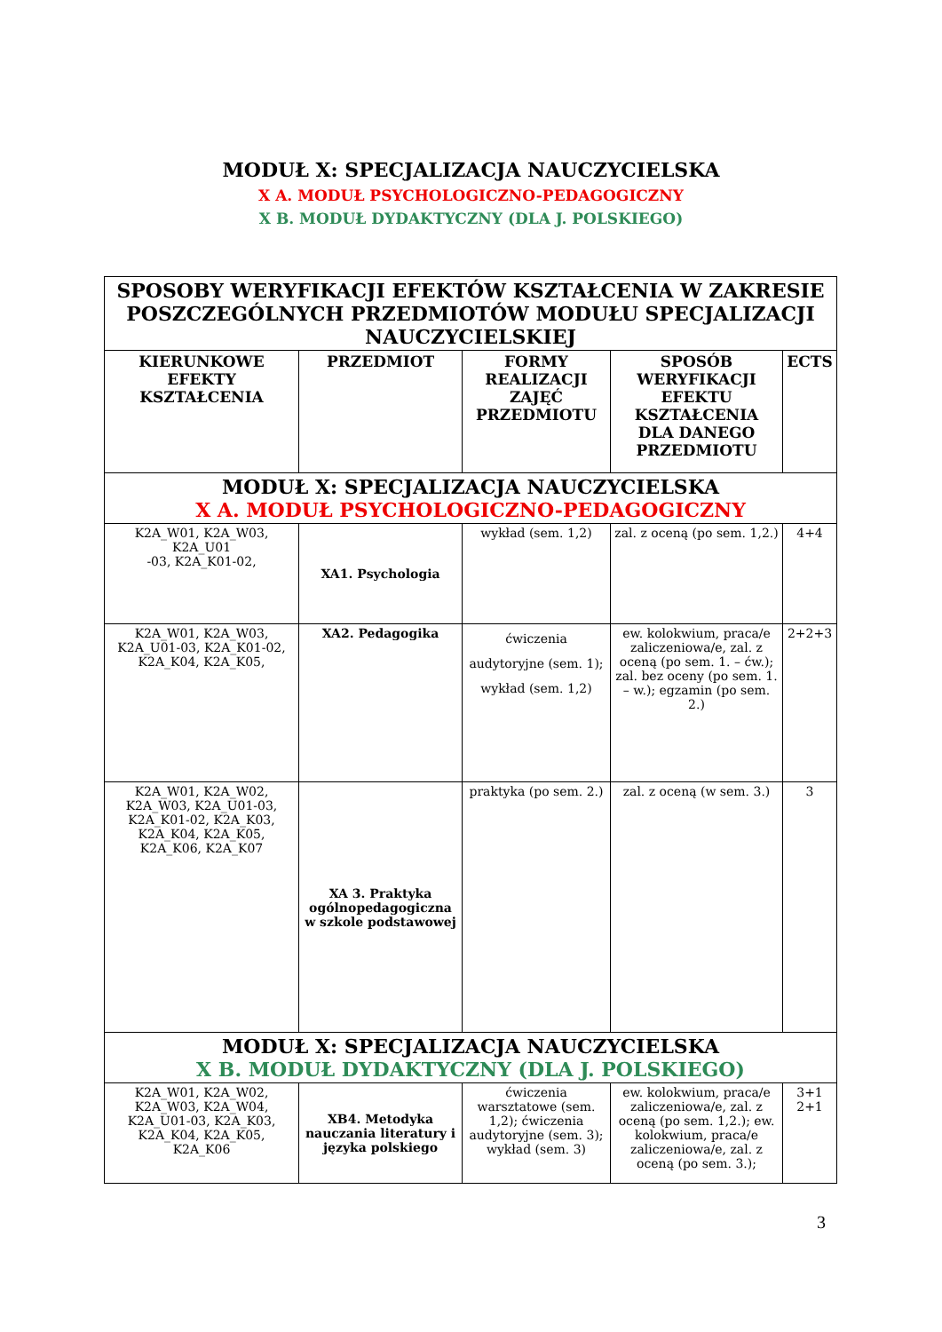MODUŁ X: SPECJALIZACJA NAUCZYCIELSKA
X A. MODUŁ PSYCHOLOGICZNO-PEDAGOGICZNY
X B. MODUŁ DYDAKTYCZNY (DLA J. POLSKIEGO)
| SPOSOBY WERYFIKACJI EFEKTÓW KSZTAŁCENIA W ZAKRESIE POSZCZEGÓLNYCH PRZEDMIOTÓW MODUŁU SPECJALIZACJI NAUCZYCIELSKIEJ | | | | |
| --- | --- | --- | --- | --- |
| KIERUNKOWE EFEKTY KSZTAŁCENIA | PRZEDMIOT | FORMY REALIZACJI ZAJĘĆ PRZEDMIOTU | SPOSÓB WERYFIKACJI EFEKTU KSZTAŁCENIA DLA DANEGO PRZEDMIOTU | ECTS |
| MODUŁ X: SPECJALIZACJA NAUCZYCIELSKA X A. MODUŁ PSYCHOLOGICZNO-PEDAGOGICZNY | | | | |
| K2A_W01, K2A_W03, K2A_U01 -03, K2A_K01-02, | XA1. Psychologia | wykład (sem. 1,2) | zal. z oceną (po sem. 1,2.) | 4+4 |
| K2A_W01, K2A_W03, K2A_U01-03, K2A_K01-02, K2A_K04, K2A_K05, | XA2. Pedagogika | ćwiczenia audytoryjne (sem. 1); wykład (sem. 1,2) | ew. kolokwium, praca/e zaliczeniowa/e, zal. z oceną (po sem. 1. – ćw.); zal. bez oceny (po sem. 1. – w.); egzamin (po sem. 2.) | 2+2+3 |
| K2A_W01, K2A_W02, K2A_W03, K2A_U01-03, K2A_K01-02, K2A_K03, K2A_K04, K2A_K05, K2A_K06, K2A_K07 | XA 3. Praktyka ogólnopedagogiczna w szkole podstawowej | praktyka (po sem. 2.) | zal. z oceną (w sem. 3.) | 3 |
| MODUŁ X: SPECJALIZACJA NAUCZYCIELSKA X B. MODUŁ DYDAKTYCZNY (DLA J. POLSKIEGO) | | | | |
| K2A_W01, K2A_W02, K2A_W03, K2A_W04, K2A_U01-03, K2A_K03, K2A_K04, K2A_K05, K2A_K06 | XB4. Metodyka nauczania literatury i języka polskiego | ćwiczenia warsztatowe (sem. 1,2); ćwiczenia audytoryjne (sem. 3); wykład (sem. 3) | ew. kolokwium, praca/e zaliczeniowa/e, zal. z oceną (po sem. 1,2.); ew. kolokwium, praca/e zaliczeniowa/e, zal. z oceną (po sem. 3.); | 3+1 2+1 |
3